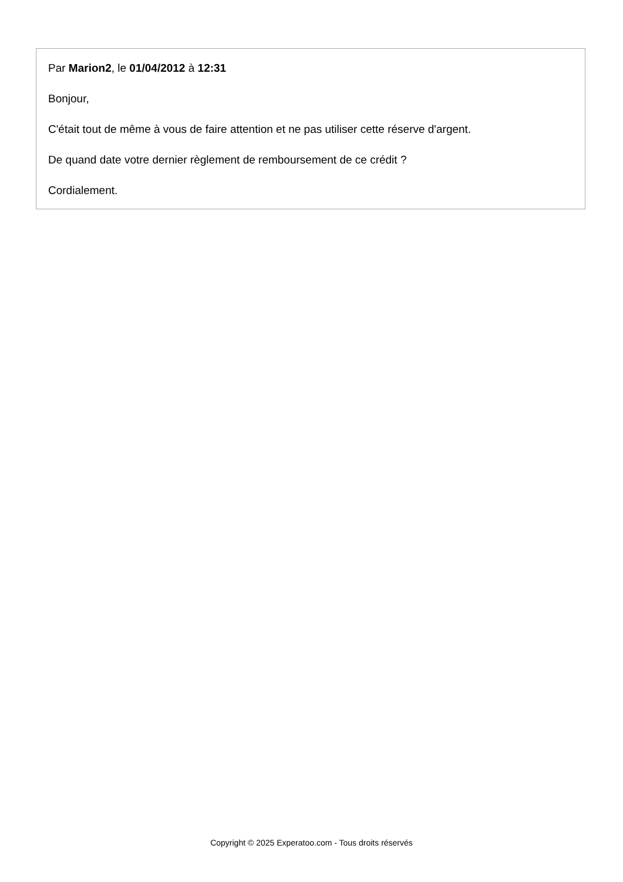Par Marion2, le 01/04/2012 à 12:31
Bonjour,
C'était tout de même à vous de faire attention et ne pas utiliser cette réserve d'argent.
De quand date votre dernier règlement de remboursement de ce crédit ?
Cordialement.
Copyright © 2025 Experatoo.com - Tous droits réservés